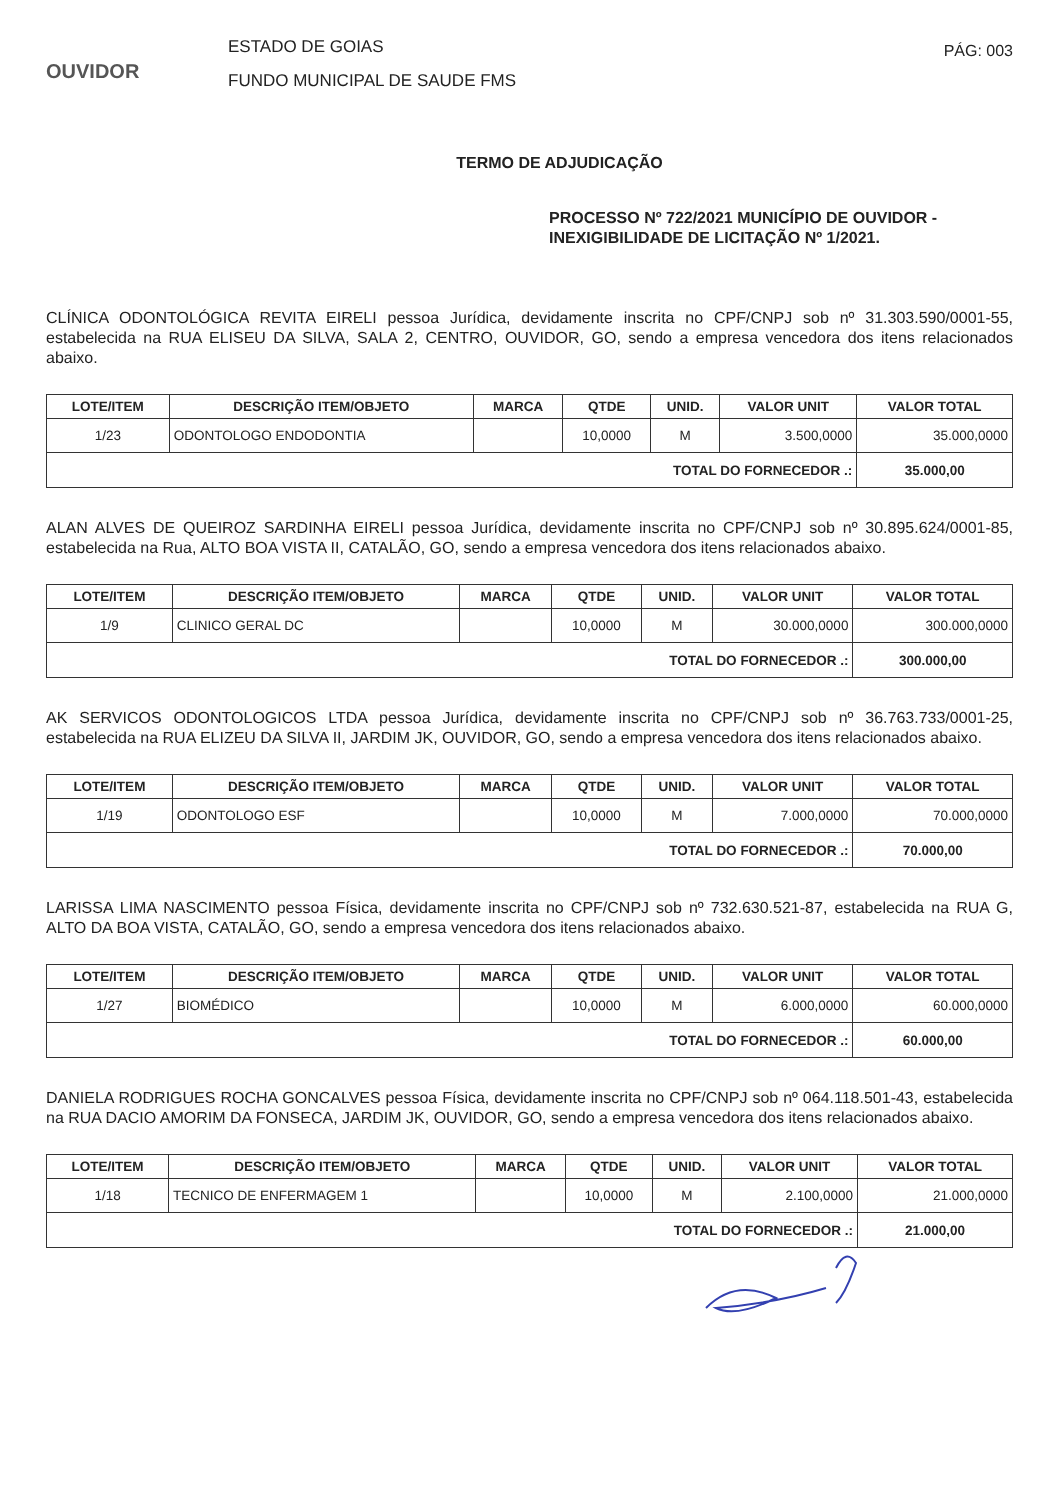OUVIDOR
ESTADO DE GOIAS
FUNDO MUNICIPAL DE SAUDE FMS
PÁG: 003
TERMO DE ADJUDICAÇÃO
PROCESSO Nº 722/2021 MUNICÍPIO DE OUVIDOR - INEXIGIBILIDADE DE LICITAÇÃO Nº 1/2021.
CLÍNICA ODONTOLÓGICA REVITA EIRELI pessoa Jurídica, devidamente inscrita no CPF/CNPJ sob nº 31.303.590/0001-55, estabelecida na RUA ELISEU DA SILVA, SALA 2, CENTRO, OUVIDOR, GO, sendo a empresa vencedora dos itens relacionados abaixo.
| LOTE/ITEM | DESCRIÇÃO ITEM/OBJETO | MARCA | QTDE | UNID. | VALOR UNIT | VALOR TOTAL |
| --- | --- | --- | --- | --- | --- | --- |
| 1/23 | ODONTOLOGO ENDODONTIA | | 10,0000 | M | 3.500,0000 | 35.000,0000 |
| TOTAL DO FORNECEDOR .: | | | | | | 35.000,00 |
ALAN ALVES DE QUEIROZ SARDINHA EIRELI pessoa Jurídica, devidamente inscrita no CPF/CNPJ sob nº 30.895.624/0001-85, estabelecida na Rua, ALTO BOA VISTA II, CATALÃO, GO, sendo a empresa vencedora dos itens relacionados abaixo.
| LOTE/ITEM | DESCRIÇÃO ITEM/OBJETO | MARCA | QTDE | UNID. | VALOR UNIT | VALOR TOTAL |
| --- | --- | --- | --- | --- | --- | --- |
| 1/9 | CLINICO GERAL DC | | 10,0000 | M | 30.000,0000 | 300.000,0000 |
| TOTAL DO FORNECEDOR .: | | | | | | 300.000,00 |
AK SERVICOS ODONTOLOGICOS LTDA pessoa Jurídica, devidamente inscrita no CPF/CNPJ sob nº 36.763.733/0001-25, estabelecida na RUA ELIZEU DA SILVA II, JARDIM JK, OUVIDOR, GO, sendo a empresa vencedora dos itens relacionados abaixo.
| LOTE/ITEM | DESCRIÇÃO ITEM/OBJETO | MARCA | QTDE | UNID. | VALOR UNIT | VALOR TOTAL |
| --- | --- | --- | --- | --- | --- | --- |
| 1/19 | ODONTOLOGO ESF | | 10,0000 | M | 7.000,0000 | 70.000,0000 |
| TOTAL DO FORNECEDOR .: | | | | | | 70.000,00 |
LARISSA LIMA NASCIMENTO pessoa Física, devidamente inscrita no CPF/CNPJ sob nº 732.630.521-87, estabelecida na RUA G, ALTO DA BOA VISTA, CATALÃO, GO, sendo a empresa vencedora dos itens relacionados abaixo.
| LOTE/ITEM | DESCRIÇÃO ITEM/OBJETO | MARCA | QTDE | UNID. | VALOR UNIT | VALOR TOTAL |
| --- | --- | --- | --- | --- | --- | --- |
| 1/27 | BIOMÉDICO | | 10,0000 | M | 6.000,0000 | 60.000,0000 |
| TOTAL DO FORNECEDOR .: | | | | | | 60.000,00 |
DANIELA RODRIGUES ROCHA GONCALVES pessoa Física, devidamente inscrita no CPF/CNPJ sob nº 064.118.501-43, estabelecida na RUA DACIO AMORIM DA FONSECA, JARDIM JK, OUVIDOR, GO, sendo a empresa vencedora dos itens relacionados abaixo.
| LOTE/ITEM | DESCRIÇÃO ITEM/OBJETO | MARCA | QTDE | UNID. | VALOR UNIT | VALOR TOTAL |
| --- | --- | --- | --- | --- | --- | --- |
| 1/18 | TECNICO DE ENFERMAGEM 1 | | 10,0000 | M | 2.100,0000 | 21.000,0000 |
| TOTAL DO FORNECEDOR .: | | | | | | 21.000,00 |